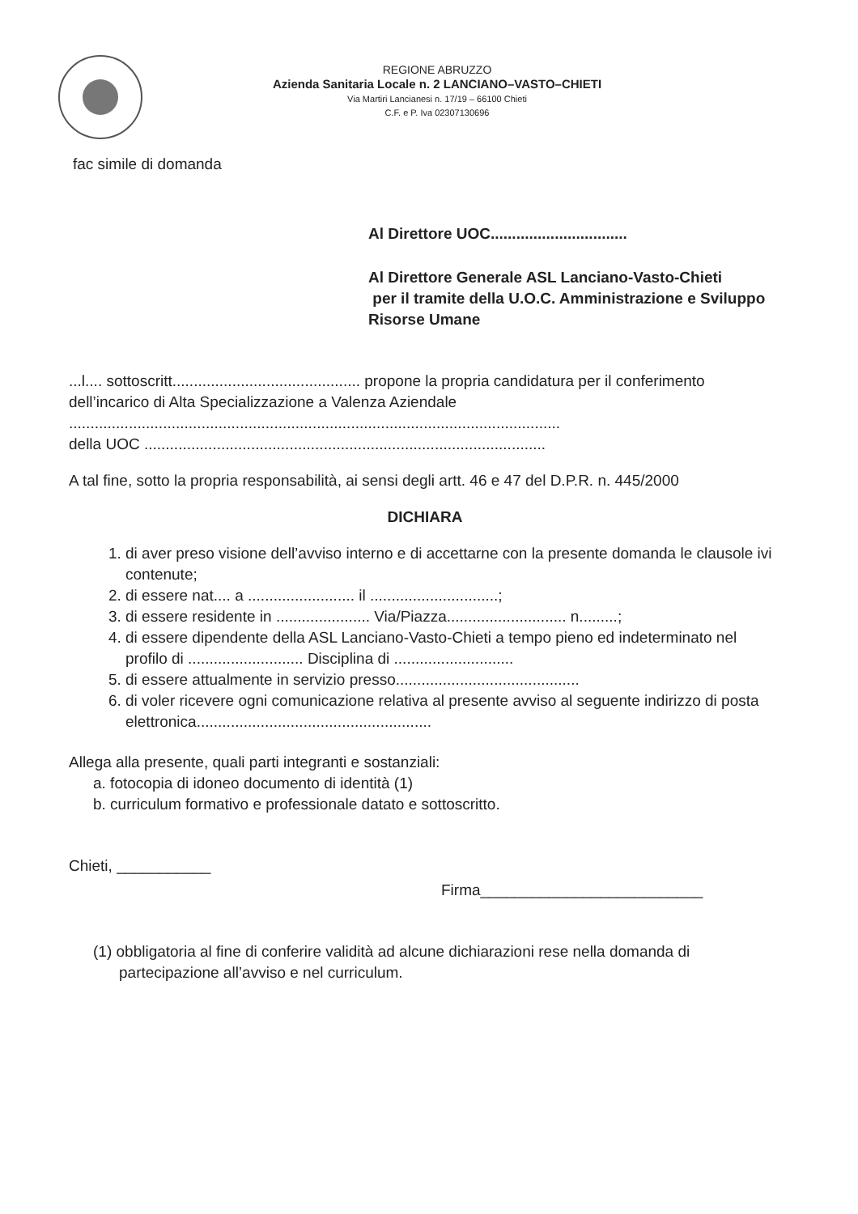REGIONE ABRUZZO
Azienda Sanitaria Locale n. 2 LANCIANO–VASTO–CHIETI
Via Martiri Lancianesi n. 17/19 – 66100 Chieti
C.F. e P. Iva 02307130696
fac simile di domanda
Al Direttore UOC................................
Al Direttore Generale ASL Lanciano-Vasto-Chieti
per il tramite della U.O.C. Amministrazione e Sviluppo Risorse Umane
...l.... sottoscritt............................................ propone la propria candidatura per il conferimento dell’incarico di Alta Specializzazione a Valenza Aziendale
...................................................................................................................
della UOC ..............................................................................................
A tal fine, sotto la propria responsabilità, ai sensi degli artt. 46 e 47 del D.P.R. n. 445/2000
DICHIARA
1. di aver preso visione dell’avviso interno e di accettarne con la presente domanda le clausole ivi contenute;
2. di essere nat.... a ......................... il ..............................;
3. di essere residente in ...................... Via/Piazza............................ n.........;
4. di essere dipendente della ASL Lanciano-Vasto-Chieti a tempo pieno ed indeterminato nel profilo di ........................... Disciplina di ............................
5. di essere attualmente in servizio presso...........................................
6. di voler ricevere ogni comunicazione relativa al presente avviso al seguente indirizzo di posta elettronica.......................................................
Allega alla presente, quali parti integranti e sostanziali:
a. fotocopia di idoneo documento di identità (1)
b. curriculum formativo e professionale datato e sottoscritto.
Chieti, ___________
Firma__________________________
(1) obbligatoria al fine di conferire validità ad alcune dichiarazioni rese nella domanda di partecipazione all’avviso e nel curriculum.